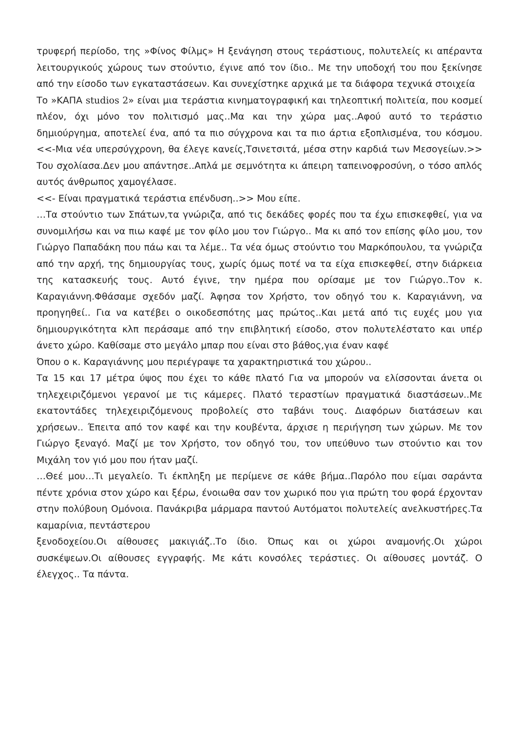τρυφερή περίοδο, της »Φίνος Φίλμς» Η ξενάγηση στους τεράστιους, πολυτελείς κι απέραντα λειτουργικούς χώρους των στούντιο, έγινε από τον ίδιο.. Με την υποδοχή του που ξεκίνησε από την είσοδο των εγκαταστάσεων. Και συνεχίστηκε αρχικά με τα διάφορα τεχνικά στοιχεία
Το »ΚΑΠΑ studios 2» είναι μια τεράστια κινηματογραφική και τηλεοπτική πολιτεία, που κοσμεί πλέον, όχι μόνο τον πολιτισμό μας..Μα και την χώρα μας..Αφού αυτό το τεράστιο δημιούργημα, αποτελεί ένα, από τα πιο σύγχρονα και τα πιο άρτια εξοπλισμένα, του κόσμου.<<-Μια νέα υπερσύγχρονη, θα έλεγε κανείς,Τσινετσιτά, μέσα στην καρδιά των Μεσογείων.>> Του σχολίασα.Δεν μου απάντησε..Απλά με σεμνότητα κι άπειρη ταπεινοφροσύνη, ο τόσο απλός αυτός άνθρωπος χαμογέλασε.
<<- Είναι πραγματικά τεράστια επένδυση..>> Μου είπε.
…Τα στούντιο των Σπάτων,τα γνώριζα, από τις δεκάδες φορές που τα έχω επισκεφθεί, για να συνομιλήσω και να πιω καφέ με τον φίλο μου τον Γιώργο.. Μα κι από τον επίσης φίλο μου, τον Γιώργο Παπαδάκη που πάω και τα λέμε.. Τα νέα όμως στούντιο του Μαρκόπουλου, τα γνώριζα από την αρχή, της δημιουργίας τους, χωρίς όμως ποτέ να τα είχα επισκεφθεί, στην διάρκεια της κατασκευής τους. Αυτό έγινε, την ημέρα που ορίσαμε με τον Γιώργο..Τον κ. Καραγιάννη.Φθάσαμε σχεδόν μαζί. Άφησα τον Χρήστο, τον οδηγό του κ. Καραγιάννη, να προηγηθεί.. Για να κατέβει ο οικοδεσπότης μας πρώτος..Και μετά από τις ευχές μου για δημιουργικότητα κλπ περάσαμε από την επιβλητική είσοδο, στον πολυτελέστατο και υπέρ άνετο χώρο. Καθίσαμε στο μεγάλο μπαρ που είναι στο βάθος,για έναν καφέ
Όπου ο κ. Καραγιάννης μου περιέγραψε τα χαρακτηριστικά του χώρου..
Τα 15 και 17 μέτρα ύψος που έχει το κάθε πλατό Για να μπορούν να ελίσσονται άνετα οι τηλεχειριζόμενοι γερανοί με τις κάμερες. Πλατό τεραστίων πραγματικά διαστάσεων..Με εκατοντάδες τηλεχειριζόμενους προβολείς στο ταβάνι τους. Διαφόρων διατάσεων και χρήσεων.. Έπειτα από τον καφέ και την κουβέντα, άρχισε η περιήγηση των χώρων. Με τον Γιώργο ξεναγό. Μαζί με τον Χρήστο, τον οδηγό του, τον υπεύθυνο των στούντιο και τον Μιχάλη τον γιό μου που ήταν μαζί.
…Θεέ μου…Τι μεγαλείο. Τι έκπληξη με περίμενε σε κάθε βήμα..Παρόλο που είμαι σαράντα πέντε χρόνια στον χώρο και ξέρω, ένοιωθα σαν τον χωρικό που για πρώτη του φορά έρχονταν στην πολύβουη Ομόνοια. Πανάκριβα μάρμαρα παντού Αυτόματοι πολυτελείς ανελκυστήρες.Τα καμαρίνια, πεντάστερου
ξενοδοχείου.Οι αίθουσες μακιγιάζ..Το ίδιο. Όπως και οι χώροι αναμονής.Οι χώροι συσκέψεων.Οι αίθουσες εγγραφής. Με κάτι κονσόλες τεράστιες. Οι αίθουσες μοντάζ. Ο έλεγχος.. Τα πάντα.